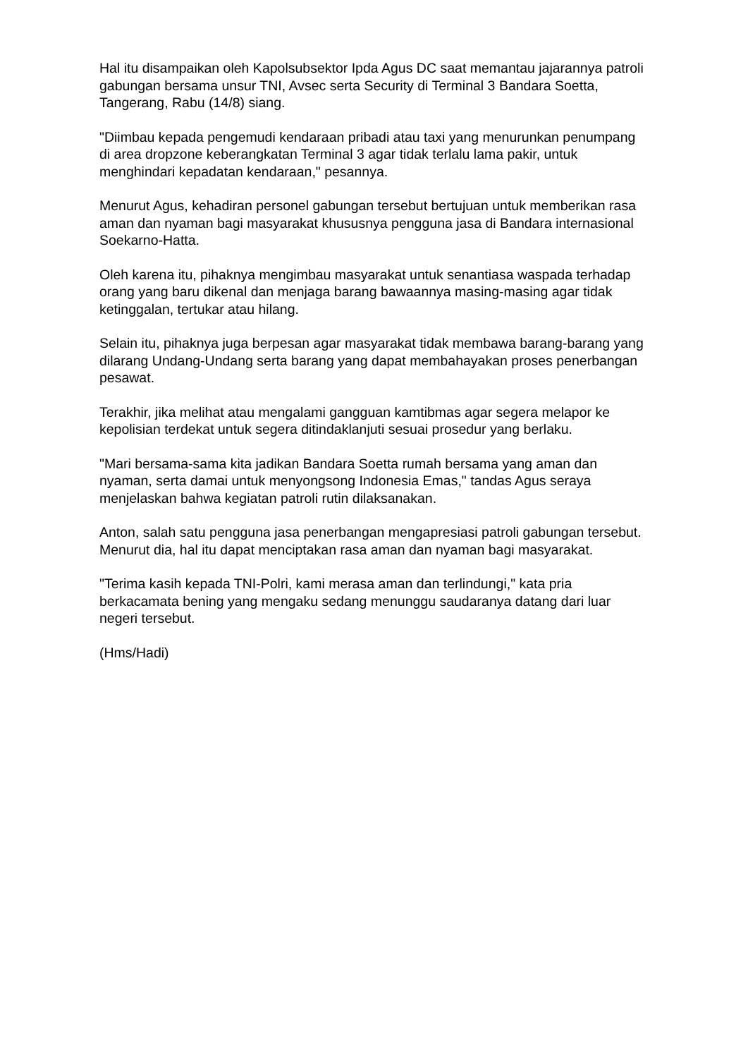Hal itu disampaikan oleh Kapolsubsektor Ipda Agus DC saat memantau jajarannya patroli gabungan bersama unsur TNI, Avsec serta Security di Terminal 3 Bandara Soetta, Tangerang, Rabu (14/8) siang.
"Diimbau kepada pengemudi kendaraan pribadi atau taxi yang menurunkan penumpang di area dropzone keberangkatan Terminal 3 agar tidak terlalu lama pakir, untuk menghindari kepadatan kendaraan," pesannya.
Menurut Agus, kehadiran personel gabungan tersebut bertujuan untuk memberikan rasa aman dan nyaman bagi masyarakat khususnya pengguna jasa di Bandara internasional Soekarno-Hatta.
Oleh karena itu, pihaknya mengimbau masyarakat untuk senantiasa waspada terhadap orang yang baru dikenal dan menjaga barang bawaannya masing-masing agar tidak ketinggalan, tertukar atau hilang.
Selain itu, pihaknya juga berpesan agar masyarakat tidak membawa barang-barang yang dilarang Undang-Undang serta barang yang dapat membahayakan proses penerbangan pesawat.
Terakhir, jika melihat atau mengalami gangguan kamtibmas agar segera melapor ke kepolisian terdekat untuk segera ditindaklanjuti sesuai prosedur yang berlaku.
"Mari bersama-sama kita jadikan Bandara Soetta rumah bersama yang aman dan nyaman, serta damai untuk menyongsong Indonesia Emas," tandas Agus seraya menjelaskan bahwa kegiatan patroli rutin dilaksanakan.
Anton, salah satu pengguna jasa penerbangan mengapresiasi patroli gabungan tersebut. Menurut dia, hal itu dapat menciptakan rasa aman dan nyaman bagi masyarakat.
"Terima kasih kepada TNI-Polri, kami merasa aman dan terlindungi," kata pria berkacamata bening yang mengaku sedang menunggu saudaranya datang dari luar negeri tersebut.
(Hms/Hadi)